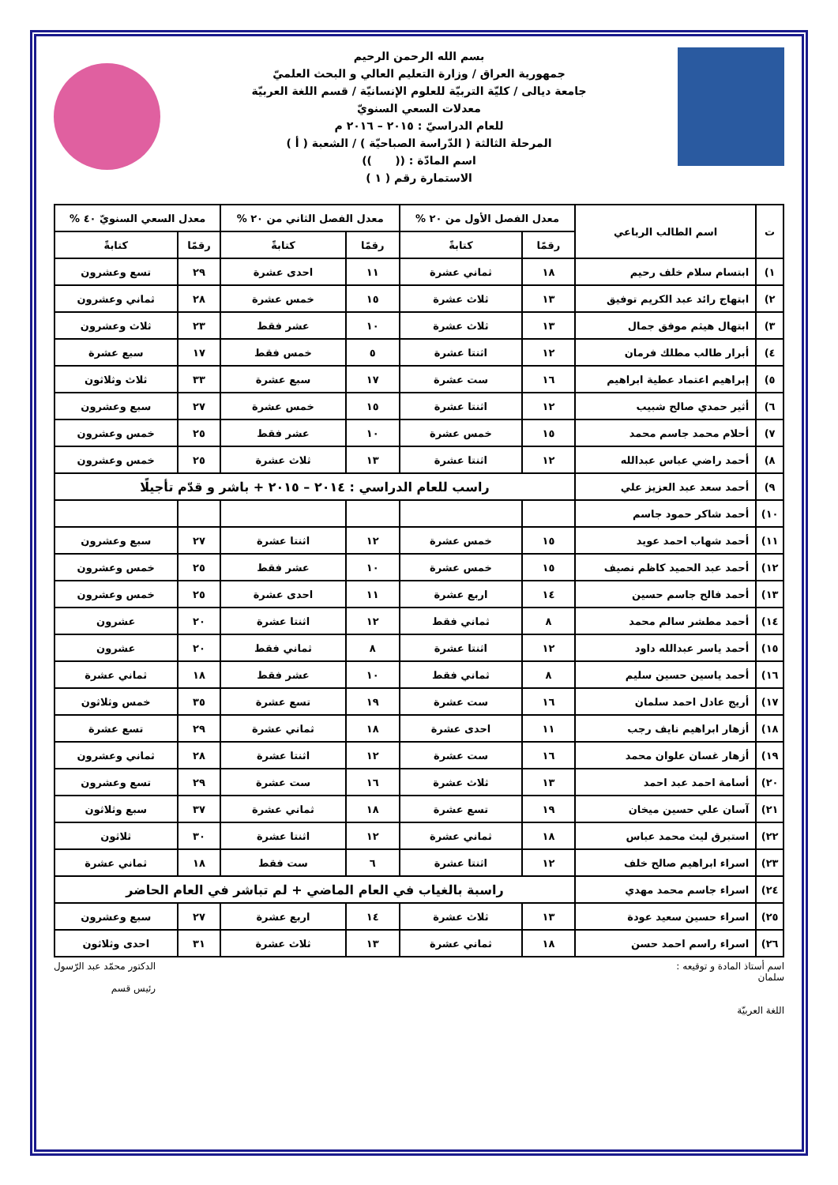بسم الله الرحمن الرحيم
جمهورية العراق / وزارة التعليم العالي و البحث العلميّ
جامعة ديالى / كليّة التربيّة للعلوم الإنسانيّة / قسم اللغة العربيّة
معدلات السعي السنويّ
للعام الدراسيّ : ٢٠١٥ – ٢٠١٦ م
المرحلة الثالثة ( الدّراسة الصباحيّة ) / الشعبة ( أ )
اسم المادّة : (( ))
الاستمارة رقم ( ١ )
| ت | اسم الطالب الرباعي | معدل الفصل الأول من ٢٠ % | | معدل الفصل الثاني من ٢٠ % | | معدل السعي السنويّ ٤٠ % | |
| --- | --- | --- | --- | --- | --- | --- | --- |
| | | رقمًا | كتابةً | رقمًا | كتابةً | رقمًا | كتابةً |
| ١) | ابتسام سلام خلف رحيم | ١٨ | ثماني عشرة | ١١ | احدى عشرة | ٢٩ | تسع وعشرون |
| ٢) | ابتهاج رائد عبد الكريم توفيق | ١٣ | ثلاث عشرة | ١٥ | خمس عشرة | ٢٨ | ثماني وعشرون |
| ٣) | ابتهال هيثم موفق جمال | ١٣ | ثلاث عشرة | ١٠ | عشر فقط | ٢٣ | ثلاث وعشرون |
| ٤) | أبرار طالب مطلك فرمان | ١٢ | اثنتا عشرة | ٥ | خمس فقط | ١٧ | سبع عشرة |
| ٥) | إبراهيم اعتماد عطية ابراهيم | ١٦ | ست عشرة | ١٧ | سبع عشرة | ٣٣ | ثلاث وثلاثون |
| ٦) | أثير حمدي صالح شبيب | ١٢ | اثنتا عشرة | ١٥ | خمس عشرة | ٢٧ | سبع وعشرون |
| ٧) | أحلام محمد جاسم محمد | ١٥ | خمس عشرة | ١٠ | عشر فقط | ٢٥ | خمس وعشرون |
| ٨) | أحمد راضي عباس عبدالله | ١٢ | اثنتا عشرة | ١٣ | ثلاث عشرة | ٢٥ | خمس وعشرون |
| ٩) | أحمد سعد عبد العزيز علي | راسب للعام الدراسي : ٢٠١٤ – ٢٠١٥ + باشر و قدّم تأجيلًا | | | | | |
| ١٠) | أحمد شاكر حمود جاسم | | | | | | |
| ١١) | أحمد شهاب احمد عويد | ١٥ | خمس عشرة | ١٢ | اثنتا عشرة | ٢٧ | سبع وعشرون |
| ١٢) | أحمد عبد الحميد كاظم نصيف | ١٥ | خمس عشرة | ١٠ | عشر فقط | ٢٥ | خمس وعشرون |
| ١٣) | أحمد فالح جاسم حسين | ١٤ | اربع عشرة | ١١ | احدى عشرة | ٢٥ | خمس وعشرون |
| ١٤) | أحمد مطشر سالم محمد | ٨ | ثماني فقط | ١٢ | اثنتا عشرة | ٢٠ | عشرون |
| ١٥) | أحمد ياسر عبدالله داود | ١٢ | اثنتا عشرة | ٨ | ثماني فقط | ٢٠ | عشرون |
| ١٦) | أحمد ياسين حسين سليم | ٨ | ثماني فقط | ١٠ | عشر فقط | ١٨ | ثماني عشرة |
| ١٧) | أريج عادل احمد سلمان | ١٦ | ست عشرة | ١٩ | تسع عشرة | ٣٥ | خمس وثلاثون |
| ١٨) | أزهار ابراهيم نايف رجب | ١١ | احدى عشرة | ١٨ | ثماني عشرة | ٢٩ | تسع عشرة |
| ١٩) | أزهار غسان علوان محمد | ١٦ | ست عشرة | ١٢ | اثنتا عشرة | ٢٨ | ثماني وعشرون |
| ٢٠) | أسامة احمد عبد احمد | ١٣ | ثلاث عشرة | ١٦ | ست عشرة | ٢٩ | تسع وعشرون |
| ٢١) | آسان علي حسين ميخان | ١٩ | تسع عشرة | ١٨ | ثماني عشرة | ٣٧ | سبع وثلاثون |
| ٢٢) | استبرق ليث محمد عباس | ١٨ | ثماني عشرة | ١٢ | اثنتا عشرة | ٣٠ | ثلاثون |
| ٢٣) | اسراء ابراهيم صالح خلف | ١٢ | اثنتا عشرة | ٦ | ست فقط | ١٨ | ثماني عشرة |
| ٢٤) | اسراء جاسم محمد مهدي | راسبة بالغياب في العام الماضي + لم تباشر في العام الحاضر | | | | | |
| ٢٥) | اسراء حسين سعيد عودة | ١٣ | ثلاث عشرة | ١٤ | اربع عشرة | ٢٧ | سبع وعشرون |
| ٢٦) | اسراء راسم احمد حسن | ١٨ | ثماني عشرة | ١٣ | ثلاث عشرة | ٣١ | احدى وثلاثون |
اسم أستاذ المادة و توقيعه :
سلمان
اللغة العربيّة
الدكتور محمّد عبد الرّسول
رئيس قسم